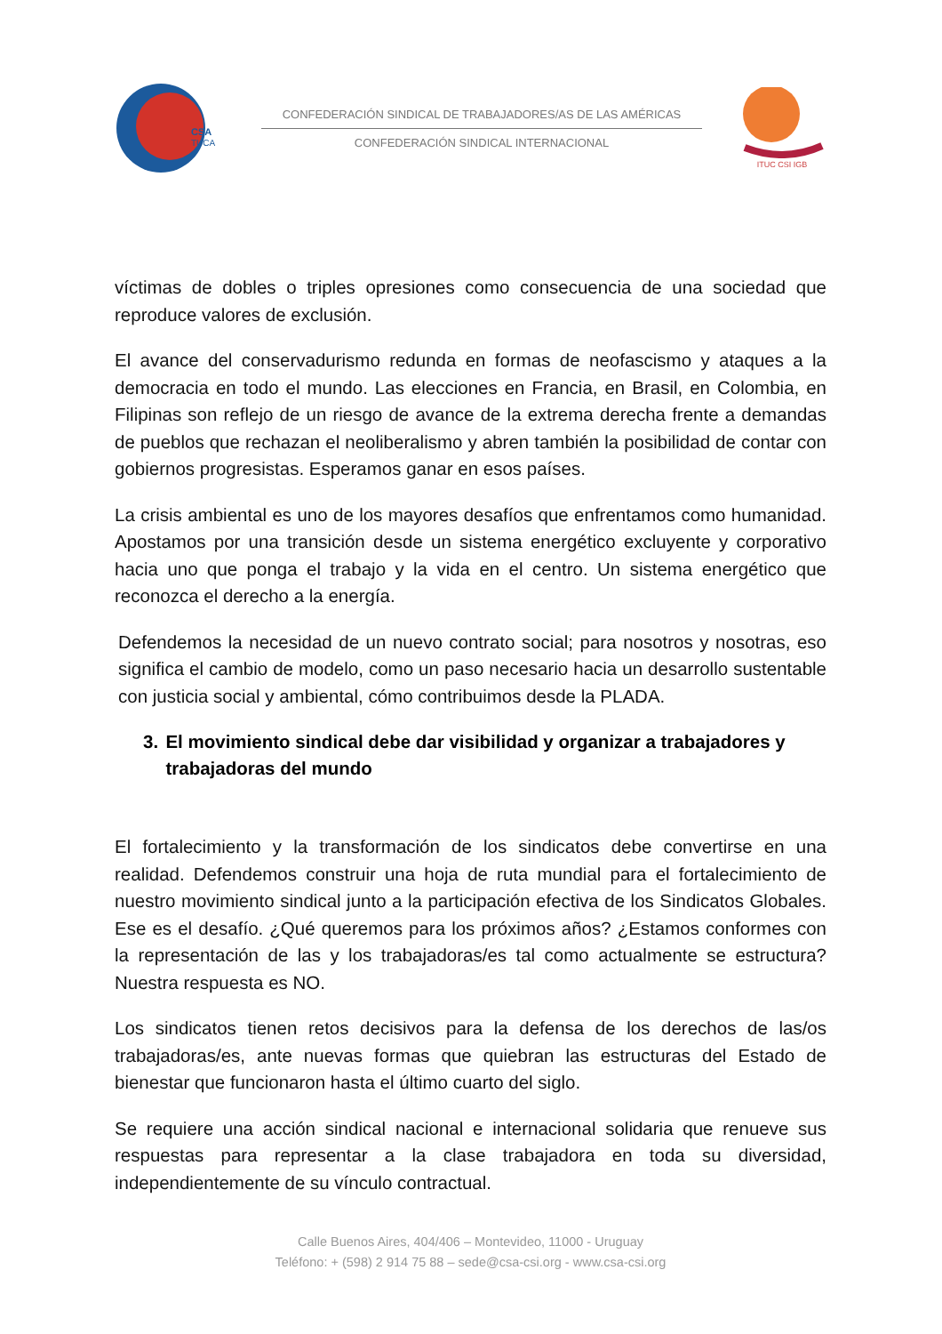CSA
TUCA
CONFEDERACIÓN SINDICAL DE TRABAJADORES/AS DE LAS AMÉRICAS
CONFEDERACIÓN SINDICAL INTERNACIONAL
ITUC CSI IGB
víctimas de dobles o triples opresiones como consecuencia de una sociedad que reproduce valores de exclusión.
El avance del conservadurismo redunda en formas de neofascismo y ataques a la democracia en todo el mundo. Las elecciones en Francia, en Brasil, en Colombia, en Filipinas son reflejo de un riesgo de avance de la extrema derecha frente a demandas de pueblos que rechazan el neoliberalismo y abren también la posibilidad de contar con gobiernos progresistas. Esperamos ganar en esos países.
La crisis ambiental es uno de los mayores desafíos que enfrentamos como humanidad. Apostamos por una transición desde un sistema energético excluyente y corporativo hacia uno que ponga el trabajo y la vida en el centro. Un sistema energético que reconozca el derecho a la energía.
Defendemos la necesidad de un nuevo contrato social; para nosotros y nosotras, eso significa el cambio de modelo, como un paso necesario hacia un desarrollo sustentable con justicia social y ambiental, cómo contribuimos desde la PLADA.
3. El movimiento sindical debe dar visibilidad y organizar a trabajadores y trabajadoras del mundo
El fortalecimiento y la transformación de los sindicatos debe convertirse en una realidad. Defendemos construir una hoja de ruta mundial para el fortalecimiento de nuestro movimiento sindical junto a la participación efectiva de los Sindicatos Globales. Ese es el desafío. ¿Qué queremos para los próximos años? ¿Estamos conformes con la representación de las y los trabajadoras/es tal como actualmente se estructura? Nuestra respuesta es NO.
Los sindicatos tienen retos decisivos para la defensa de los derechos de las/os trabajadoras/es, ante nuevas formas que quiebran las estructuras del Estado de bienestar que funcionaron hasta el último cuarto del siglo.
Se requiere una acción sindical nacional e internacional solidaria que renueve sus respuestas para representar a la clase trabajadora en toda su diversidad, independientemente de su vínculo contractual.
Calle Buenos Aires, 404/406 – Montevideo, 11000 - Uruguay
Teléfono: + (598) 2 914 75 88 – sede@csa-csi.org - www.csa-csi.org